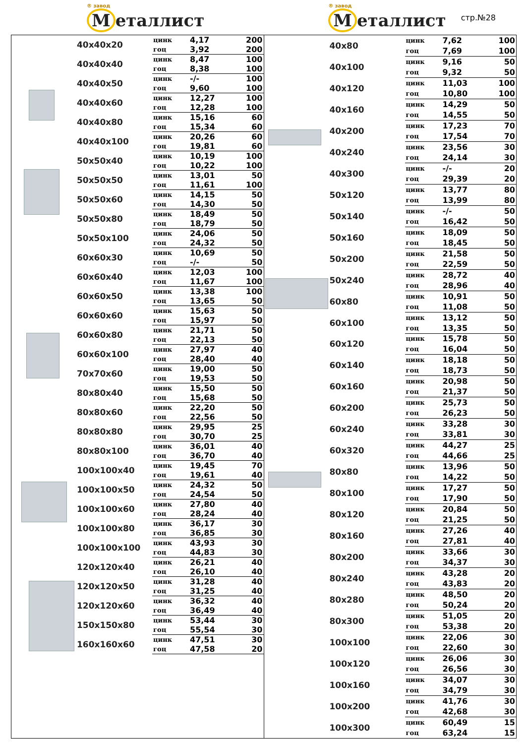® завод
М еталлист
® завод
М еталлист
стр.№28
| 40x40x20 | цинк | 4,17 | 200 |
| | гоц | 3,92 | 200 |
| 40x40x40 | цинк | 8,47 | 100 |
| | гоц | 8,38 | 100 |
| 40x40x50 | цинк | -/- | 100 |
| | гоц | 9,60 | 100 |
| 40x40x60 | цинк | 12,27 | 100 |
| | гоц | 12,28 | 100 |
| 40x40x80 | цинк | 15,16 | 60 |
| | гоц | 15,34 | 60 |
| 40x40x100 | цинк | 20,26 | 60 |
| | гоц | 19,81 | 60 |
| 50x50x40 | цинк | 10,19 | 100 |
| | гоц | 10,22 | 100 |
| 50x50x50 | цинк | 13,01 | 50 |
| | гоц | 11,61 | 100 |
| 50x50x60 | цинк | 14,15 | 50 |
| | гоц | 14,30 | 50 |
| 50x50x80 | цинк | 18,49 | 50 |
| | гоц | 18,79 | 50 |
| 50x50x100 | цинк | 24,06 | 50 |
| | гоц | 24,32 | 50 |
| 60x60x30 | цинк | 10,69 | 50 |
| | гоц | -/- | 50 |
| 60x60x40 | цинк | 12,03 | 100 |
| | гоц | 11,67 | 100 |
| 60x60x50 | цинк | 13,38 | 100 |
| | гоц | 13,65 | 50 |
| 60x60x60 | цинк | 15,63 | 50 |
| | гоц | 15,97 | 50 |
| 60x60x80 | цинк | 21,71 | 50 |
| | гоц | 22,13 | 50 |
| 60x60x100 | цинк | 27,97 | 40 |
| | гоц | 28,40 | 40 |
| 70x70x60 | цинк | 19,00 | 50 |
| | гоц | 19,53 | 50 |
| 80x80x40 | цинк | 15,50 | 50 |
| | гоц | 15,68 | 50 |
| 80x80x60 | цинк | 22,20 | 50 |
| | гоц | 22,56 | 50 |
| 80x80x80 | цинк | 29,95 | 25 |
| | гоц | 30,70 | 25 |
| 80x80x100 | цинк | 36,01 | 40 |
| | гоц | 36,70 | 40 |
| 100x100x40 | цинк | 19,45 | 70 |
| | гоц | 19,61 | 40 |
| 100x100x50 | цинк | 24,32 | 50 |
| | гоц | 24,54 | 50 |
| 100x100x60 | цинк | 27,80 | 40 |
| | гоц | 28,24 | 40 |
| 100x100x80 | цинк | 36,17 | 30 |
| | гоц | 36,85 | 30 |
| 100x100x100 | цинк | 43,93 | 30 |
| | гоц | 44,83 | 30 |
| 120x120x40 | цинк | 26,21 | 40 |
| | гоц | 26,10 | 40 |
| 120x120x50 | цинк | 31,28 | 40 |
| | гоц | 31,25 | 40 |
| 120x120x60 | цинк | 36,32 | 40 |
| | гоц | 36,49 | 40 |
| 150x150x80 | цинк | 53,44 | 30 |
| | гоц | 55,54 | 30 |
| 160x160x60 | цинк | 47,51 | 30 |
| | гоц | 47,58 | 20 |
| 40x80 | цинк | 7,62 | 100 |
| | гоц | 7,69 | 100 |
| 40x100 | цинк | 9,16 | 50 |
| | гоц | 9,32 | 50 |
| 40x120 | цинк | 11,03 | 100 |
| | гоц | 10,80 | 100 |
| 40x160 | цинк | 14,29 | 50 |
| | гоц | 14,55 | 50 |
| 40x200 | цинк | 17,23 | 70 |
| | гоц | 17,54 | 70 |
| 40x240 | цинк | 23,56 | 30 |
| | гоц | 24,14 | 30 |
| 40x300 | цинк | -/- | 20 |
| | гоц | 29,39 | 20 |
| 50x120 | цинк | 13,77 | 80 |
| | гоц | 13,99 | 80 |
| 50x140 | цинк | -/- | 50 |
| | гоц | 16,42 | 50 |
| 50x160 | цинк | 18,09 | 50 |
| | гоц | 18,45 | 50 |
| 50x200 | цинк | 21,58 | 50 |
| | гоц | 22,59 | 50 |
| 50x240 | цинк | 28,72 | 40 |
| | гоц | 28,96 | 40 |
| 60x80 | цинк | 10,91 | 50 |
| | гоц | 11,08 | 50 |
| 60x100 | цинк | 13,12 | 50 |
| | гоц | 13,35 | 50 |
| 60x120 | цинк | 15,78 | 50 |
| | гоц | 16,04 | 50 |
| 60x140 | цинк | 18,18 | 50 |
| | гоц | 18,73 | 50 |
| 60x160 | цинк | 20,98 | 50 |
| | гоц | 21,37 | 50 |
| 60x200 | цинк | 25,73 | 50 |
| | гоц | 26,23 | 50 |
| 60x240 | цинк | 33,28 | 30 |
| | гоц | 33,81 | 30 |
| 60x320 | цинк | 44,27 | 25 |
| | гоц | 44,66 | 25 |
| 80x80 | цинк | 13,96 | 50 |
| | гоц | 14,22 | 50 |
| 80x100 | цинк | 17,27 | 50 |
| | гоц | 17,90 | 50 |
| 80x120 | цинк | 20,84 | 50 |
| | гоц | 21,25 | 50 |
| 80x160 | цинк | 27,26 | 40 |
| | гоц | 27,81 | 40 |
| 80x200 | цинк | 33,66 | 30 |
| | гоц | 34,37 | 30 |
| 80x240 | цинк | 43,28 | 20 |
| | гоц | 43,83 | 20 |
| 80x280 | цинк | 48,50 | 20 |
| | гоц | 50,24 | 20 |
| 80x300 | цинк | 51,05 | 20 |
| | гоц | 53,38 | 20 |
| 100x100 | цинк | 22,06 | 30 |
| | гоц | 22,60 | 30 |
| 100x120 | цинк | 26,06 | 30 |
| | гоц | 26,56 | 30 |
| 100x160 | цинк | 34,07 | 30 |
| | гоц | 34,79 | 30 |
| 100x200 | цинк | 41,76 | 30 |
| | гоц | 42,68 | 30 |
| 100x300 | цинк | 60,49 | 15 |
| | гоц | 63,24 | 15 |